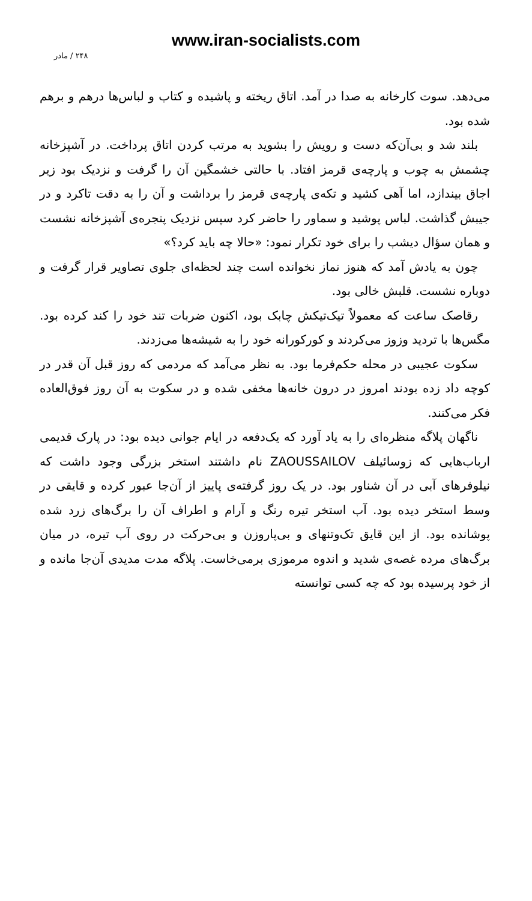www.iran-socialists.com
۲۴۸ / مادر
می‌دهد. سوت کارخانه به صدا در آمد. اتاق ریخته و پاشیده و کتاب و لباس‌ها درهم و برهم شده بود.
بلند شد و بی‌آن‌که دست و رویش را بشوید به مرتب کردن اتاق پرداخت. در آشپزخانه چشمش به چوب و پارچه‌ی قرمز افتاد. با حالتی خشمگین آن را گرفت و نزدیک بود زیر اجاق بیندازد، اما آهی کشید و تکه‌ی پارچه‌ی قرمز را برداشت و آن را به دقت تاکرد و در جیبش گذاشت. لباس پوشید و سماور را حاضر کرد سپس نزدیک پنجره‌ی آشپزخانه نشست و همان سؤال دیشب را برای خود تکرار نمود: «حالا چه باید کرد؟»
چون به یادش آمد که هنوز نماز نخوانده است چند لحظه‌ای جلوی تصاویر قرار گرفت و دوباره نشست. قلبش خالی بود.
رقاصک ساعت که معمولاً تیک‌تیکش چابک بود، اکنون ضربات تند خود را کند کرده بود. مگس‌ها با تردید وزوز می‌کردند و کورکورانه خود را به شیشه‌ها می‌زدند.
سکوت عجیبی در محله حکم‌فرما بود. به نظر می‌آمد که مردمی که روز قبل آن قدر در کوچه داد زده بودند امروز در درون خانه‌ها مخفی شده و در سکوت به آن روز فوق‌العاده فکر می‌کنند.
ناگهان پلاگه منظره‌ای را به یاد آورد که یک‌دفعه در ایام جوانی دیده بود: در پارک قدیمی ارباب‌هایی که زوسائیلف ZAOUSSAILOV نام داشتند استخر بزرگی وجود داشت که نیلوفرهای آبی در آن شناور بود. در یک روز گرفته‌ی پاییز از آن‌جا عبور کرده و قایقی در وسط استخر دیده بود. آب استخر تیره رنگ و آرام و اطراف آن را برگ‌های زرد شده پوشانده بود. از این قایق تک‌وتنهای و بی‌پاروزن و بی‌حرکت در روی آب تیره، در میان برگ‌های مرده غصه‌ی شدید و اندوه مرموزی برمی‌خاست. پلاگه مدت مدیدی آن‌جا مانده و از خود پرسیده بود که چه کسی توانسته